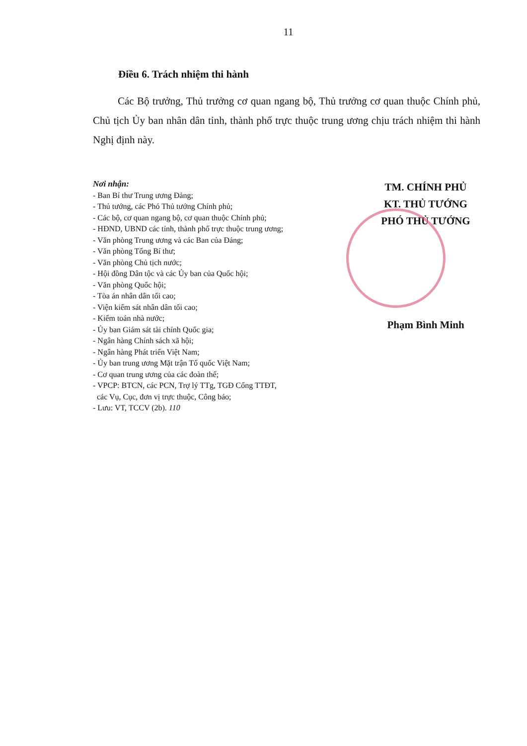11
Điều 6. Trách nhiệm thi hành
Các Bộ trưởng, Thủ trưởng cơ quan ngang bộ, Thủ trưởng cơ quan thuộc Chính phủ, Chủ tịch Ủy ban nhân dân tỉnh, thành phố trực thuộc trung ương chịu trách nhiệm thi hành Nghị định này.
Nơi nhận:
- Ban Bí thư Trung ương Đảng;
- Thủ tướng, các Phó Thủ tướng Chính phủ;
- Các bộ, cơ quan ngang bộ, cơ quan thuộc Chính phủ;
- HĐND, UBND các tỉnh, thành phố trực thuộc trung ương;
- Văn phòng Trung ương và các Ban của Đảng;
- Văn phòng Tổng Bí thư;
- Văn phòng Chủ tịch nước;
- Hội đồng Dân tộc và các Ủy ban của Quốc hội;
- Văn phòng Quốc hội;
- Tòa án nhân dân tối cao;
- Viện kiểm sát nhân dân tối cao;
- Kiểm toán nhà nước;
- Ủy ban Giám sát tài chính Quốc gia;
- Ngân hàng Chính sách xã hội;
- Ngân hàng Phát triển Việt Nam;
- Ủy ban trung ương Mặt trận Tổ quốc Việt Nam;
- Cơ quan trung ương của các đoàn thể;
- VPCP: BTCN, các PCN, Trợ lý TTg, TGĐ Cổng TTĐT,
các Vụ, Cục, đơn vị trực thuộc, Công báo;
- Lưu: VT, TCCV (2b). 110
TM. CHÍNH PHỦ
KT. THỦ TƯỚNG
PHÓ THỦ TƯỚNG
Phạm Bình Minh